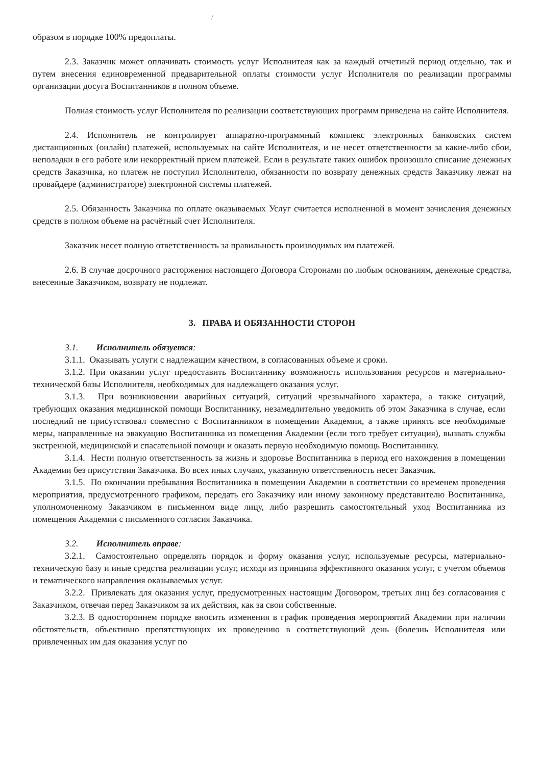/
образом в порядке 100% предоплаты.
2.3. Заказчик может оплачивать стоимость услуг Исполнителя как за каждый отчетный период отдельно, так и путем внесения единовременной предварительной оплаты стоимости услуг Исполнителя по реализации программы организации досуга Воспитанников в полном объеме.
Полная стоимость услуг Исполнителя по реализации соответствующих программ приведена на сайте Исполнителя.
2.4. Исполнитель не контролирует аппаратно-программный комплекс электронных банковских систем дистанционных (онлайн) платежей, используемых на сайте Исполнителя, и не несет ответственности за какие-либо сбои, неполадки в его работе или некорректный прием платежей. Если в результате таких ошибок произошло списание денежных средств Заказчика, но платеж не поступил Исполнителю, обязанности по возврату денежных средств Заказчику лежат на провайдере (администраторе) электронной системы платежей.
2.5. Обязанность Заказчика по оплате оказываемых Услуг считается исполненной в момент зачисления денежных средств в полном объеме на расчётный счет Исполнителя.
Заказчик несет полную ответственность за правильность производимых им платежей.
2.6. В случае досрочного расторжения настоящего Договора Сторонами по любым основаниям, денежные средства, внесенные Заказчиком, возврату не подлежат.
3. ПРАВА И ОБЯЗАННОСТИ СТОРОН
3.1. Исполнитель обязуется:
3.1.1. Оказывать услуги с надлежащим качеством, в согласованных объеме и сроки.
3.1.2. При оказании услуг предоставить Воспитаннику возможность использования ресурсов и материально-технической базы Исполнителя, необходимых для надлежащего оказания услуг.
3.1.3. При возникновении аварийных ситуаций, ситуаций чрезвычайного характера, а также ситуаций, требующих оказания медицинской помощи Воспитаннику, незамедлительно уведомить об этом Заказчика в случае, если последний не присутствовал совместно с Воспитанником в помещении Академии, а также принять все необходимые меры, направленные на эвакуацию Воспитанника из помещения Академии (если того требует ситуация), вызвать службы экстренной, медицинской и спасательной помощи и оказать первую необходимую помощь Воспитаннику.
3.1.4. Нести полную ответственность за жизнь и здоровье Воспитанника в период его нахождения в помещении Академии без присутствия Заказчика. Во всех иных случаях, указанную ответственность несет Заказчик.
3.1.5. По окончании пребывания Воспитанника в помещении Академии в соответствии со временем проведения мероприятия, предусмотренного графиком, передать его Заказчику или иному законному представителю Воспитанника, уполномоченному Заказчиком в письменном виде лицу, либо разрешить самостоятельный уход Воспитанника из помещения Академии с письменного согласия Заказчика.
3.2. Исполнитель вправе:
3.2.1. Самостоятельно определять порядок и форму оказания услуг, используемые ресурсы, материально-техническую базу и иные средства реализации услуг, исходя из принципа эффективного оказания услуг, с учетом объемов и тематического направления оказываемых услуг.
3.2.2. Привлекать для оказания услуг, предусмотренных настоящим Договором, третьих лиц без согласования с Заказчиком, отвечая перед Заказчиком за их действия, как за свои собственные.
3.2.3. В одностороннем порядке вносить изменения в график проведения мероприятий Академии при наличии обстоятельств, объективно препятствующих их проведению в соответствующий день (болезнь Исполнителя или привлеченных им для оказания услуг по